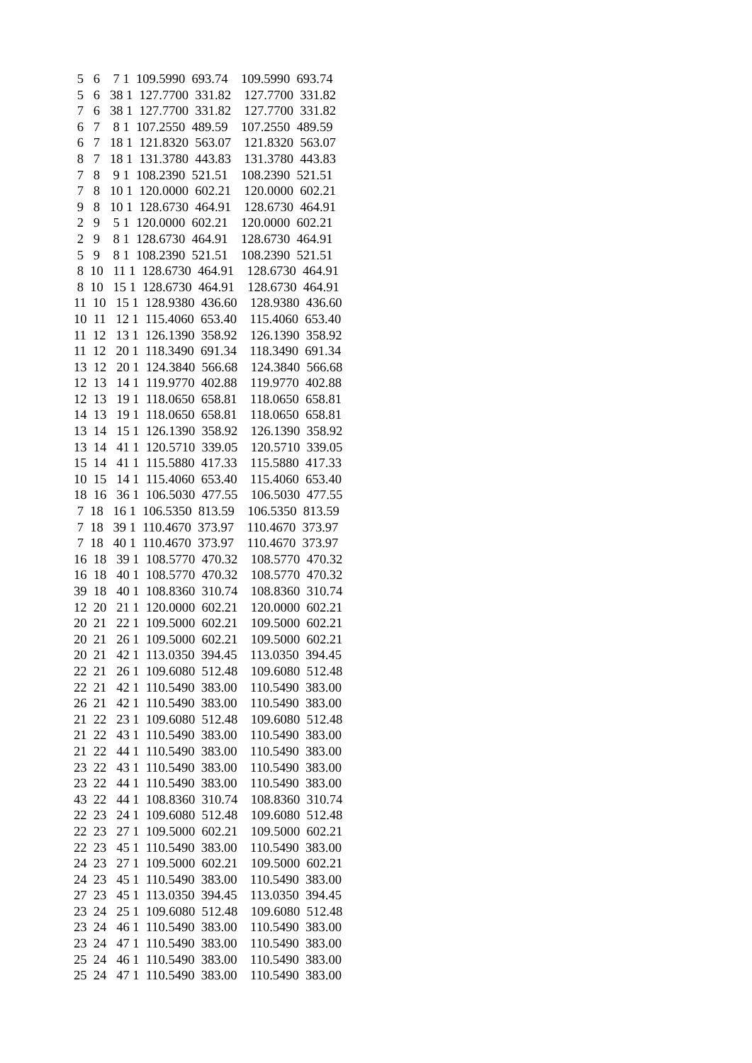5   6    7 1  109.5990  693.74    109.5990  693.74
 5   6   38 1  127.7700  331.82    127.7700  331.82
 7   6   38 1  127.7700  331.82    127.7700  331.82
 6   7    8 1  107.2550  489.59    107.2550  489.59
 6   7   18 1  121.8320  563.07    121.8320  563.07
 8   7   18 1  131.3780  443.83    131.3780  443.83
 7   8    9 1  108.2390  521.51    108.2390  521.51
 7   8   10 1  120.0000  602.21    120.0000  602.21
 9   8   10 1  128.6730  464.91    128.6730  464.91
 2   9    5 1  120.0000  602.21    120.0000  602.21
 2   9    8 1  128.6730  464.91    128.6730  464.91
 5   9    8 1  108.2390  521.51    108.2390  521.51
 8  10   11 1  128.6730  464.91    128.6730  464.91
 8  10   15 1  128.6730  464.91    128.6730  464.91
11  10   15 1  128.9380  436.60    128.9380  436.60
10  11   12 1  115.4060  653.40    115.4060  653.40
11  12   13 1  126.1390  358.92    126.1390  358.92
11  12   20 1  118.3490  691.34    118.3490  691.34
13  12   20 1  124.3840  566.68    124.3840  566.68
12  13   14 1  119.9770  402.88    119.9770  402.88
12  13   19 1  118.0650  658.81    118.0650  658.81
14  13   19 1  118.0650  658.81    118.0650  658.81
13  14   15 1  126.1390  358.92    126.1390  358.92
13  14   41 1  120.5710  339.05    120.5710  339.05
15  14   41 1  115.5880  417.33    115.5880  417.33
10  15   14 1  115.4060  653.40    115.4060  653.40
18  16   36 1  106.5030  477.55    106.5030  477.55
 7  18   16 1  106.5350  813.59    106.5350  813.59
 7  18   39 1  110.4670  373.97    110.4670  373.97
 7  18   40 1  110.4670  373.97    110.4670  373.97
16  18   39 1  108.5770  470.32    108.5770  470.32
16  18   40 1  108.5770  470.32    108.5770  470.32
39  18   40 1  108.8360  310.74    108.8360  310.74
12  20   21 1  120.0000  602.21    120.0000  602.21
20  21   22 1  109.5000  602.21    109.5000  602.21
20  21   26 1  109.5000  602.21    109.5000  602.21
20  21   42 1  113.0350  394.45    113.0350  394.45
22  21   26 1  109.6080  512.48    109.6080  512.48
22  21   42 1  110.5490  383.00    110.5490  383.00
26  21   42 1  110.5490  383.00    110.5490  383.00
21  22   23 1  109.6080  512.48    109.6080  512.48
21  22   43 1  110.5490  383.00    110.5490  383.00
21  22   44 1  110.5490  383.00    110.5490  383.00
23  22   43 1  110.5490  383.00    110.5490  383.00
23  22   44 1  110.5490  383.00    110.5490  383.00
43  22   44 1  108.8360  310.74    108.8360  310.74
22  23   24 1  109.6080  512.48    109.6080  512.48
22  23   27 1  109.5000  602.21    109.5000  602.21
22  23   45 1  110.5490  383.00    110.5490  383.00
24  23   27 1  109.5000  602.21    109.5000  602.21
24  23   45 1  110.5490  383.00    110.5490  383.00
27  23   45 1  113.0350  394.45    113.0350  394.45
23  24   25 1  109.6080  512.48    109.6080  512.48
23  24   46 1  110.5490  383.00    110.5490  383.00
23  24   47 1  110.5490  383.00    110.5490  383.00
25  24   46 1  110.5490  383.00    110.5490  383.00
25  24   47 1  110.5490  383.00    110.5490  383.00